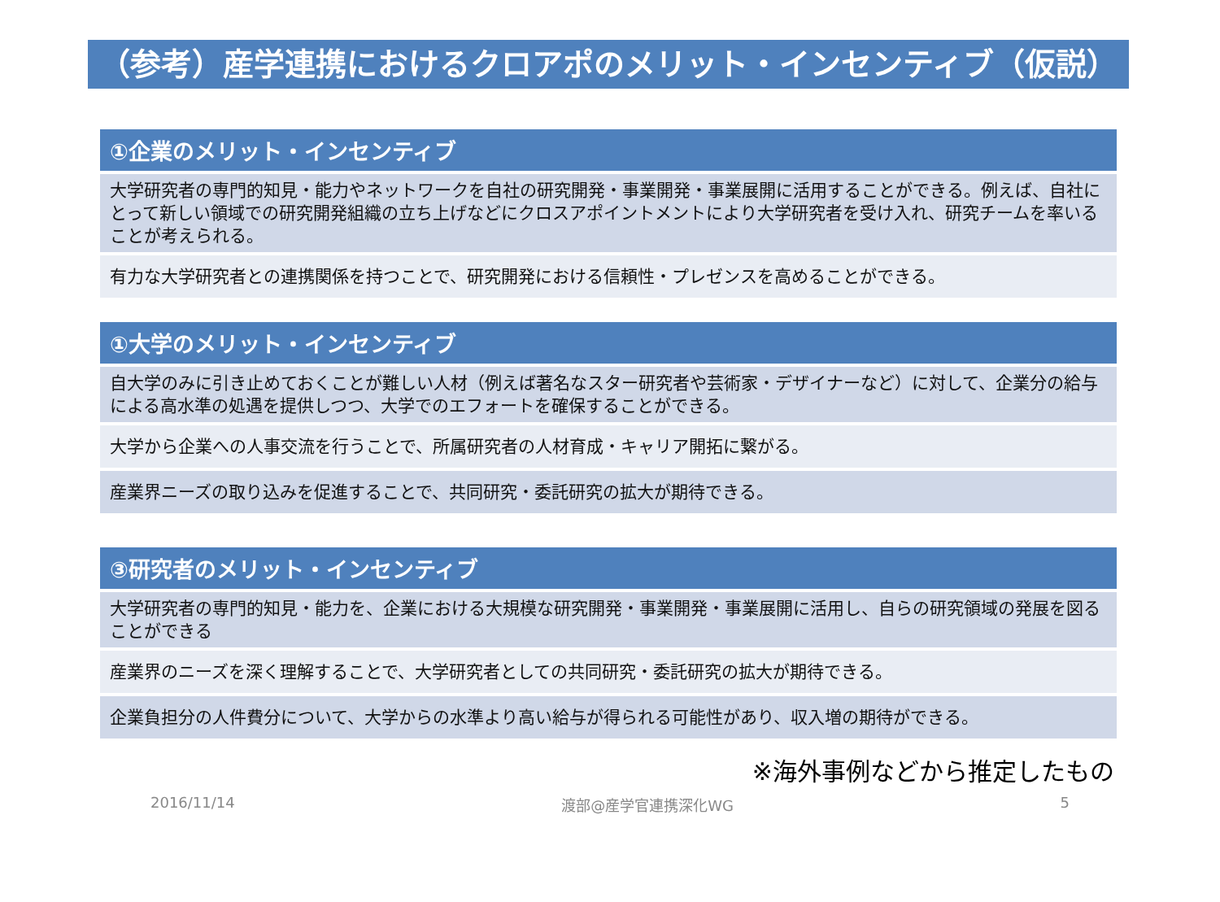（参考）産学連携におけるクロアポのメリット・インセンティブ（仮説）
| ①企業のメリット・インセンティブ |
| --- |
| 大学研究者の専門的知見・能力やネットワークを自社の研究開発・事業開発・事業展開に活用することができる。例えば、自社にとって新しい領域での研究開発組織の立ち上げなどにクロスアポイントメントにより大学研究者を受け入れ、研究チームを率いることが考えられる。 |
| 有力な大学研究者との連携関係を持つことで、研究開発における信頼性・プレゼンスを高めることができる。 |
| ①大学のメリット・インセンティブ |
| --- |
| 自大学のみに引き止めておくことが難しい人材（例えば著名なスター研究者や芸術家・デザイナーなど）に対して、企業分の給与による高水準の処遇を提供しつつ、大学でのエフォートを確保することができる。 |
| 大学から企業への人事交流を行うことで、所属研究者の人材育成・キャリア開拓に繋がる。 |
| 産業界ニーズの取り込みを促進することで、共同研究・委託研究の拡大が期待できる。 |
| ③研究者のメリット・インセンティブ |
| --- |
| 大学研究者の専門的知見・能力を、企業における大規模な研究開発・事業開発・事業展開に活用し、自らの研究領域の発展を図ることができる |
| 産業界のニーズを深く理解することで、大学研究者としての共同研究・委託研究の拡大が期待できる。 |
| 企業負担分の人件費分について、大学からの水準より高い給与が得られる可能性があり、収入増の期待ができる。 |
※海外事例などから推定したもの
2016/11/14 渡部@産学官連携深化WG 5